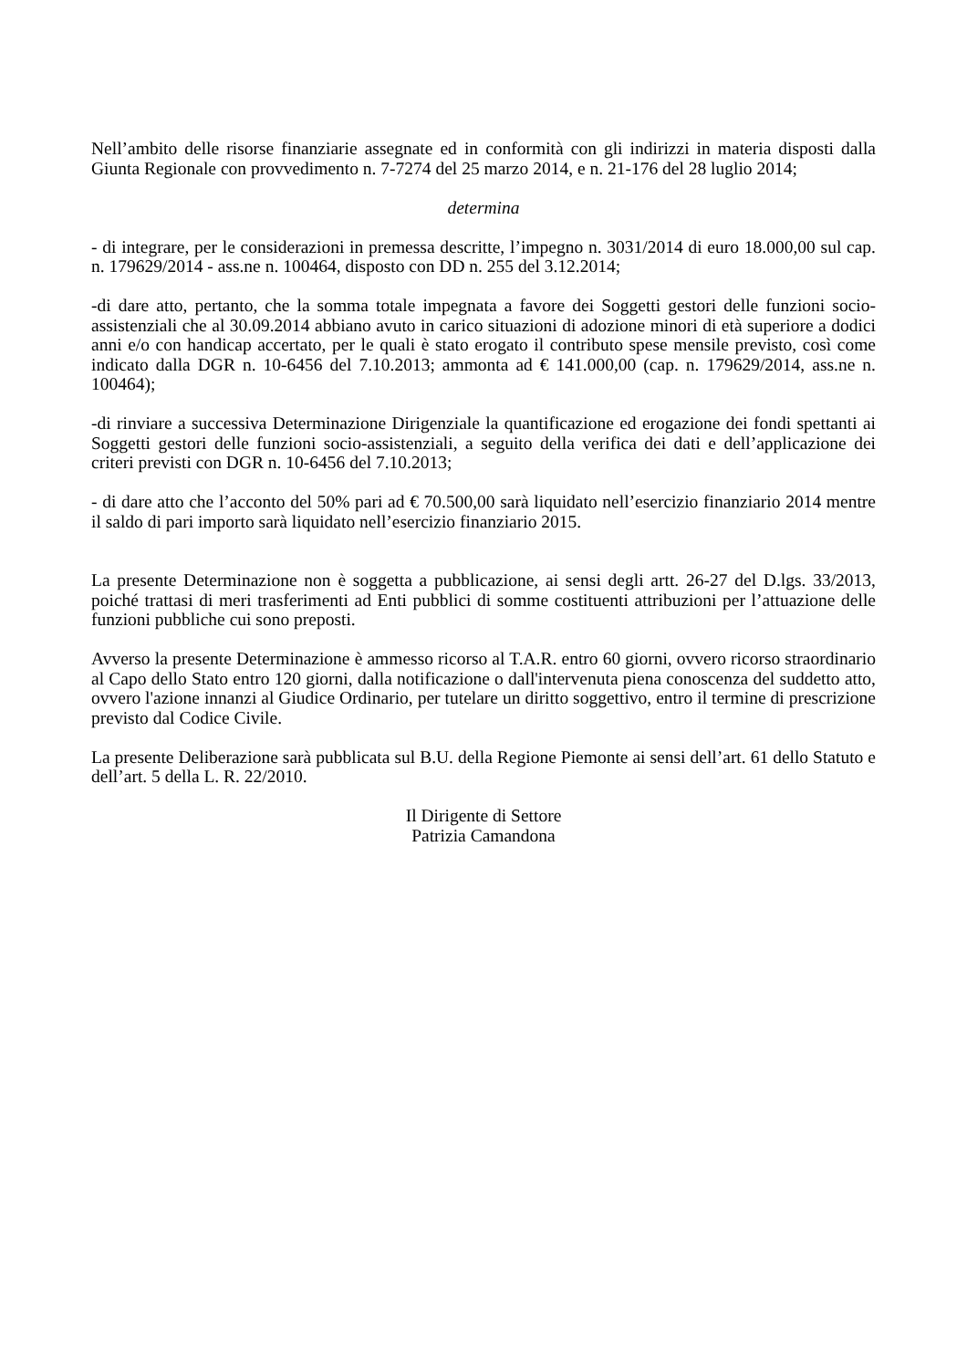Nell’ambito delle risorse finanziarie assegnate ed in conformità con gli indirizzi in materia disposti dalla Giunta Regionale con provvedimento n. 7-7274 del 25 marzo 2014, e n. 21-176 del 28 luglio 2014;
determina
- di integrare, per le considerazioni in premessa descritte, l’impegno n. 3031/2014 di euro 18.000,00 sul cap. n. 179629/2014 - ass.ne n. 100464, disposto con DD n. 255 del 3.12.2014;
-di dare atto, pertanto, che la somma totale impegnata a favore dei Soggetti gestori delle funzioni socio-assistenziali che al 30.09.2014 abbiano avuto in carico situazioni di adozione minori di età superiore a dodici anni e/o con handicap accertato, per le quali è stato erogato il contributo spese mensile previsto, così come indicato dalla DGR n. 10-6456 del 7.10.2013; ammonta ad € 141.000,00 (cap. n. 179629/2014, ass.ne n. 100464);
-di rinviare a successiva Determinazione Dirigenziale la quantificazione ed erogazione dei fondi spettanti ai Soggetti gestori delle funzioni socio-assistenziali, a seguito della verifica dei dati e dell’applicazione dei criteri previsti con DGR n. 10-6456 del 7.10.2013;
- di dare atto che l’acconto del 50% pari ad € 70.500,00 sarà liquidato nell’esercizio finanziario 2014 mentre il saldo di pari importo sarà liquidato nell’esercizio finanziario 2015.
La presente Determinazione non è soggetta a pubblicazione, ai sensi degli artt. 26-27 del D.lgs. 33/2013, poiché trattasi di meri trasferimenti ad Enti pubblici di somme costituenti attribuzioni per l’attuazione delle funzioni pubbliche cui sono preposti.
Avverso la presente Determinazione è ammesso ricorso al T.A.R. entro 60 giorni, ovvero ricorso straordinario al Capo dello Stato entro 120 giorni, dalla notificazione o dall'intervenuta piena conoscenza del suddetto atto, ovvero l'azione innanzi al Giudice Ordinario, per tutelare un diritto soggettivo, entro il termine di prescrizione previsto dal Codice Civile.
La presente Deliberazione sarà pubblicata sul B.U. della Regione Piemonte ai sensi dell’art. 61 dello Statuto e dell’art. 5 della L. R. 22/2010.
Il Dirigente di Settore
Patrizia Camandona